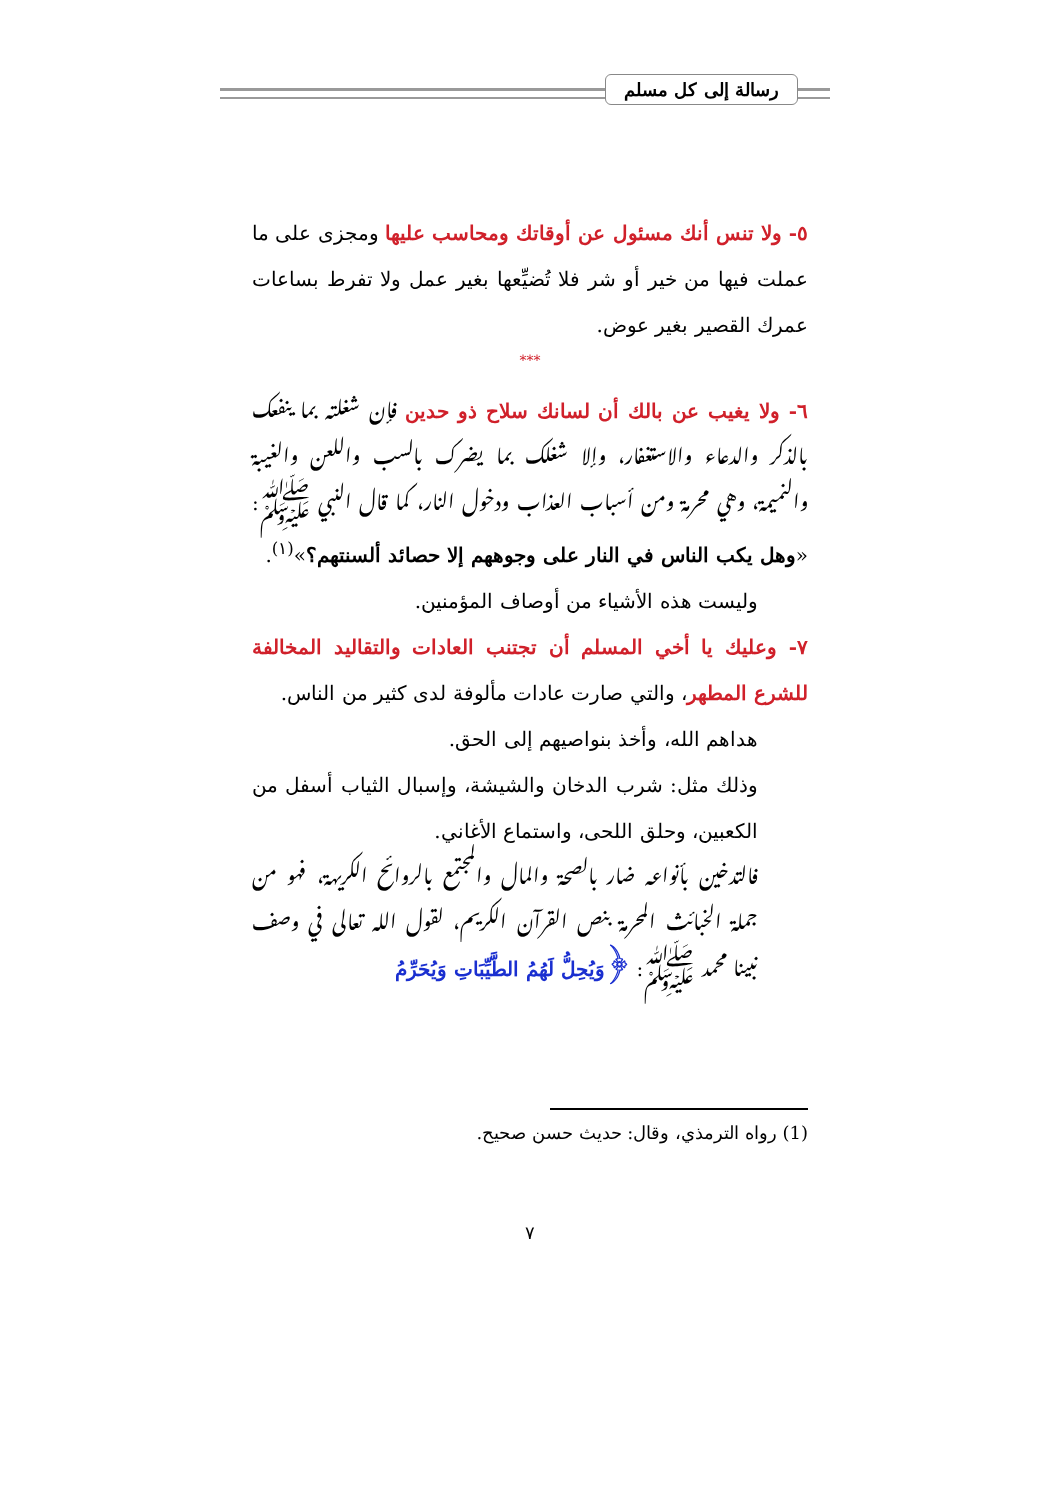رسالة إلى كل مسلم
٥- ولا تنس أنك مسئول عن أوقاتك ومحاسب عليها ومجزى على ما عملت فيها من خير أو شر فلا تُضيِّعها بغير عمل ولا تفرط بساعات عمرك القصير بغير عوض.
***
٦- ولا يغيب عن بالك أن لسانك سلاح ذو حدين فإن شغلته بما ينفعك بالذكر والدعاء والاستغفار، وإلا شغلك بما يضرك بالسب واللعن والغيبة والنميمة، وهي محرمة ومن أسباب العذاب ودخول النار، كما قال النبي ﷺ: «وهل يكب الناس في النار على وجوههم إلا حصائد ألسنتهم؟»<sup>(١)</sup>.
وليست هذه الأشياء من أوصاف المؤمنين.
٧- وعليك يا أخي المسلم أن تجتنب العادات والتقاليد المخالفة للشرع المطهر، والتي صارت عادات مألوفة لدى كثير من الناس.
هداهم الله، وأخذ بنواصيهم إلى الحق.
وذلك مثل: شرب الدخان والشيشة، وإسبال الثياب أسفل من الكعبين، وحلق اللحى، واستماع الأغاني.
فالتدخين بأنواعه ضار بالصحة والمال والمجتمع بالروائح الكريهة، فهو من جملة الخبائث المحرمة بنص القرآن الكريم، لقول الله تعالى في وصف نبينا محمد ﷺ: ﴿وَيُحِلُّ لَهُمُ الطَّيِّبَاتِ وَيُحَرِّمُ
(1) رواه الترمذي، وقال: حديث حسن صحيح.
٧